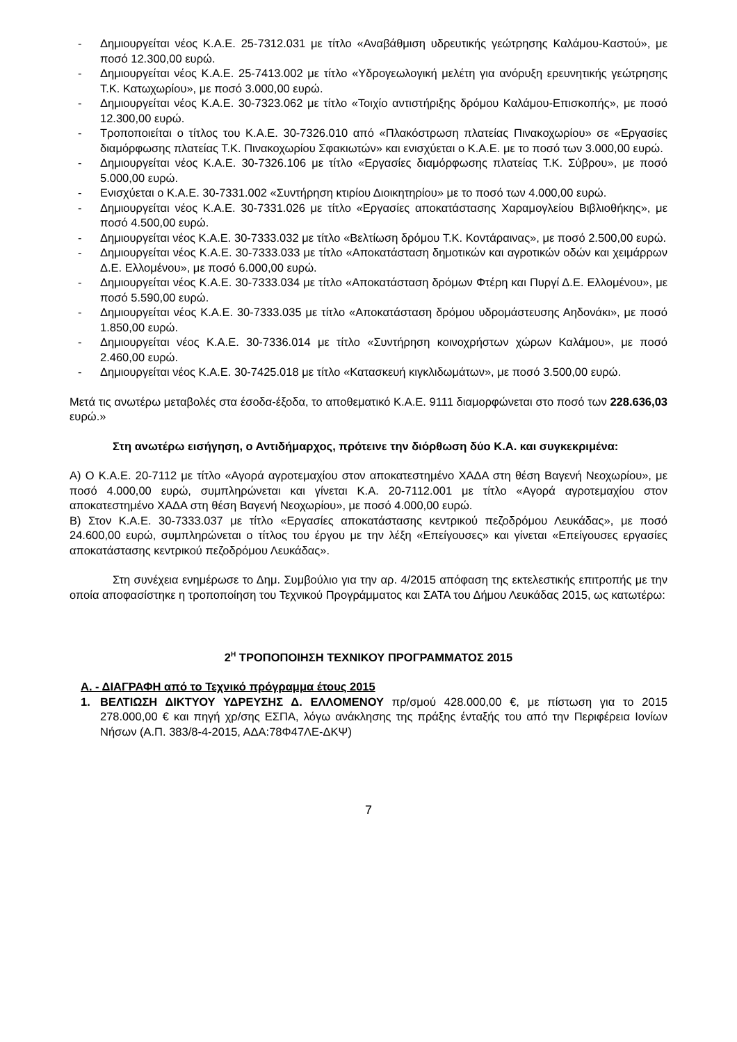- Δημιουργείται νέος Κ.Α.Ε. 25-7312.031 με τίτλο «Αναβάθμιση υδρευτικής γεώτρησης Καλάμου-Καστού», με ποσό 12.300,00 ευρώ.
- Δημιουργείται νέος Κ.Α.Ε. 25-7413.002 με τίτλο «Υδρογεωλογική μελέτη για ανόρυξη ερευνητικής γεώτρησης Τ.Κ. Κατωχωρίου», με ποσό 3.000,00 ευρώ.
- Δημιουργείται νέος Κ.Α.Ε. 30-7323.062 με τίτλο «Τοιχίο αντιστήριξης δρόμου Καλάμου-Επισκοπής», με ποσό 12.300,00 ευρώ.
- Τροποποιείται ο τίτλος του Κ.Α.Ε. 30-7326.010 από «Πλακόστρωση πλατείας Πινακοχωρίου» σε «Εργασίες διαμόρφωσης πλατείας Τ.Κ. Πινακοχωρίου Σφακιωτών» και ενισχύεται ο Κ.Α.Ε. με το ποσό των 3.000,00 ευρώ.
- Δημιουργείται νέος Κ.Α.Ε. 30-7326.106 με τίτλο «Εργασίες διαμόρφωσης πλατείας Τ.Κ. Σύβρου», με ποσό 5.000,00 ευρώ.
- Ενισχύεται ο Κ.Α.Ε. 30-7331.002 «Συντήρηση κτιρίου Διοικητηρίου» με το ποσό των 4.000,00 ευρώ.
- Δημιουργείται νέος Κ.Α.Ε. 30-7331.026 με τίτλο «Εργασίες αποκατάστασης Χαραμογλείου Βιβλιοθήκης», με ποσό 4.500,00 ευρώ.
- Δημιουργείται νέος Κ.Α.Ε. 30-7333.032 με τίτλο «Βελτίωση δρόμου Τ.Κ. Κοντάραινας», με ποσό 2.500,00 ευρώ.
- Δημιουργείται νέος Κ.Α.Ε. 30-7333.033 με τίτλο «Αποκατάσταση δημοτικών και αγροτικών οδών και χειμάρρων Δ.Ε. Ελλομένου», με ποσό 6.000,00 ευρώ.
- Δημιουργείται νέος Κ.Α.Ε. 30-7333.034 με τίτλο «Αποκατάσταση δρόμων Φτέρη και Πυργί Δ.Ε. Ελλομένου», με ποσό 5.590,00 ευρώ.
- Δημιουργείται νέος Κ.Α.Ε. 30-7333.035 με τίτλο «Αποκατάσταση δρόμου υδρομάστευσης Αηδονάκι», με ποσό 1.850,00 ευρώ.
- Δημιουργείται νέος Κ.Α.Ε. 30-7336.014 με τίτλο «Συντήρηση κοινοχρήστων χώρων Καλάμου», με ποσό 2.460,00 ευρώ.
- Δημιουργείται νέος Κ.Α.Ε. 30-7425.018 με τίτλο «Κατασκευή κιγκλιδωμάτων», με ποσό 3.500,00 ευρώ.
Μετά τις ανωτέρω μεταβολές στα έσοδα-έξοδα, το αποθεματικό Κ.Α.Ε. 9111 διαμορφώνεται στο ποσό των 228.636,03 ευρώ.»
Στη ανωτέρω εισήγηση, ο Αντιδήμαρχος, πρότεινε την διόρθωση δύο Κ.Α. και συγκεκριμένα:
Α) Ο Κ.Α.Ε. 20-7112 με τίτλο «Αγορά αγροτεμαχίου στον αποκατεστημένο ΧΑΔΑ στη θέση Βαγενή Νεοχωρίου», με ποσό 4.000,00 ευρώ, συμπληρώνεται και γίνεται Κ.Α. 20-7112.001 με τίτλο «Αγορά αγροτεμαχίου στον αποκατεστημένο ΧΑΔΑ στη θέση Βαγενή Νεοχωρίου», με ποσό 4.000,00 ευρώ.
Β) Στον Κ.Α.Ε. 30-7333.037 με τίτλο «Εργασίες αποκατάστασης κεντρικού πεζοδρόμου Λευκάδας», με ποσό 24.600,00 ευρώ, συμπληρώνεται ο τίτλος του έργου με την λέξη «Επείγουσες» και γίνεται «Επείγουσες εργασίες αποκατάστασης κεντρικού πεζοδρόμου Λευκάδας».
Στη συνέχεια ενημέρωσε το Δημ. Συμβούλιο για την αρ. 4/2015 απόφαση της εκτελεστικής επιτροπής με την οποία αποφασίστηκε η τροποποίηση του Τεχνικού Προγράμματος και ΣΑΤΑ του Δήμου Λευκάδας 2015, ως κατωτέρω:
2<sup>Η</sup> ΤΡΟΠΟΠΟΙΗΣΗ ΤΕΧΝΙΚΟΥ ΠΡΟΓΡΑΜΜΑΤΟΣ 2015
Α. - ΔΙΑΓΡΑΦΗ από το Τεχνικό πρόγραμμα έτους 2015
1. ΒΕΛΤΙΩΣΗ ΔΙΚΤΥΟΥ ΥΔΡΕΥΣΗΣ Δ. ΕΛΛΟΜΕΝΟΥ πρ/σμού 428.000,00 €, με πίστωση για το 2015 278.000,00 € και πηγή χρ/σης ΕΣΠΑ, λόγω ανάκλησης της πράξης ένταξής του από την Περιφέρεια Ιονίων Νήσων (Α.Π. 383/8-4-2015, ΑΔΑ:78Φ47ΛΕ-ΔΚΨ)
7